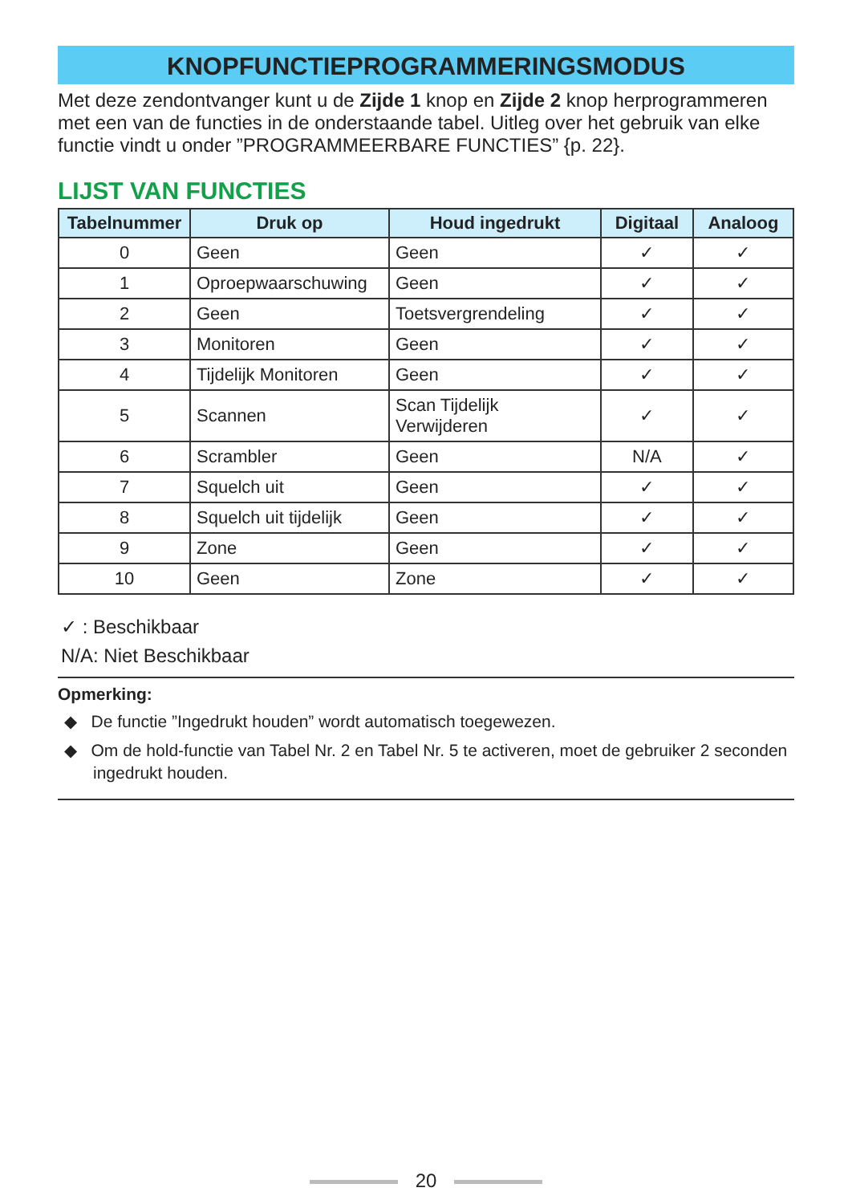KNOPFUNCTIEPROGRAMMERINGSMODUS
Met deze zendontvanger kunt u de Zijde 1 knop en Zijde 2 knop herprogrammeren met een van de functies in de onderstaande tabel. Uitleg over het gebruik van elke functie vindt u onder ”PROGRAMMEERBARE FUNCTIES” {p. 22}.
LIJST VAN FUNCTIES
| Tabelnummer | Druk op | Houd ingedrukt | Digitaal | Analoog |
| --- | --- | --- | --- | --- |
| 0 | Geen | Geen | ✓ | ✓ |
| 1 | Oproepwaarschuwing | Geen | ✓ | ✓ |
| 2 | Geen | Toetsvergrendeling | ✓ | ✓ |
| 3 | Monitoren | Geen | ✓ | ✓ |
| 4 | Tijdelijk Monitoren | Geen | ✓ | ✓ |
| 5 | Scannen | Scan Tijdelijk Verwijderen | ✓ | ✓ |
| 6 | Scrambler | Geen | N/A | ✓ |
| 7 | Squelch uit | Geen | ✓ | ✓ |
| 8 | Squelch uit tijdelijk | Geen | ✓ | ✓ |
| 9 | Zone | Geen | ✓ | ✓ |
| 10 | Geen | Zone | ✓ | ✓ |
✓ : Beschikbaar
N/A: Niet Beschikbaar
Opmerking:
◆ De functie ”Ingedrukt houden” wordt automatisch toegewezen.
◆ Om de hold-functie van Tabel Nr. 2 en Tabel Nr. 5 te activeren, moet de gebruiker 2 seconden ingedrukt houden.
20